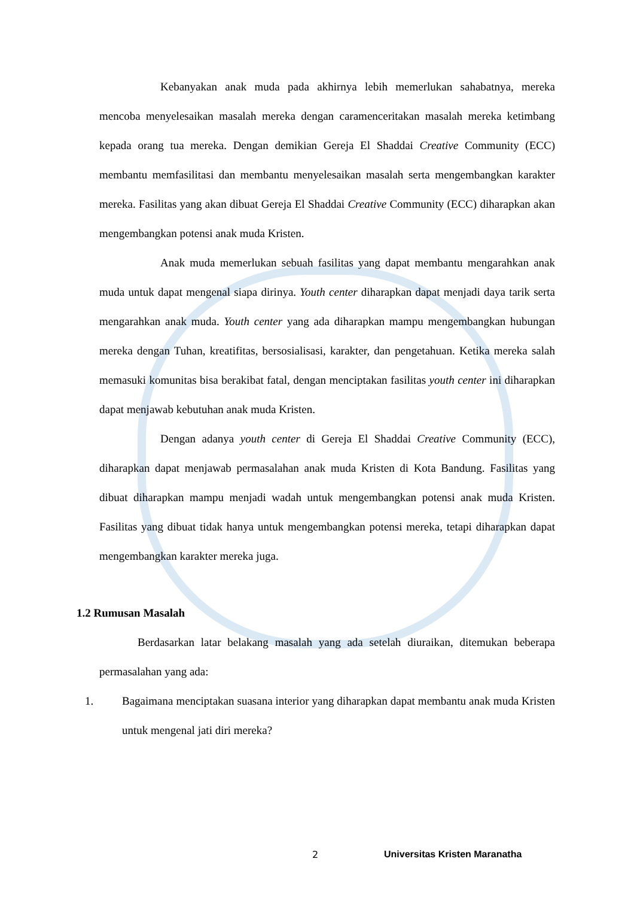Kebanyakan anak muda pada akhirnya lebih memerlukan sahabatnya, mereka mencoba menyelesaikan masalah mereka dengan caramenceritakan masalah mereka ketimbang kepada orang tua mereka. Dengan demikian Gereja El Shaddai Creative Community (ECC) membantu memfasilitasi dan membantu menyelesaikan masalah serta mengembangkan karakter mereka. Fasilitas yang akan dibuat Gereja El Shaddai Creative Community (ECC) diharapkan akan mengembangkan potensi anak muda Kristen.
Anak muda memerlukan sebuah fasilitas yang dapat membantu mengarahkan anak muda untuk dapat mengenal siapa dirinya. Youth center diharapkan dapat menjadi daya tarik serta mengarahkan anak muda. Youth center yang ada diharapkan mampu mengembangkan hubungan mereka dengan Tuhan, kreatifitas, bersosialisasi, karakter, dan pengetahuan. Ketika mereka salah memasuki komunitas bisa berakibat fatal, dengan menciptakan fasilitas youth center ini diharapkan dapat menjawab kebutuhan anak muda Kristen.
Dengan adanya youth center di Gereja El Shaddai Creative Community (ECC), diharapkan dapat menjawab permasalahan anak muda Kristen di Kota Bandung. Fasilitas yang dibuat diharapkan mampu menjadi wadah untuk mengembangkan potensi anak muda Kristen. Fasilitas yang dibuat tidak hanya untuk mengembangkan potensi mereka, tetapi diharapkan dapat mengembangkan karakter mereka juga.
1.2 Rumusan Masalah
Berdasarkan latar belakang masalah yang ada setelah diuraikan, ditemukan beberapa permasalahan yang ada:
1. Bagaimana menciptakan suasana interior yang diharapkan dapat membantu anak muda Kristen untuk mengenal jati diri mereka?
2 Universitas Kristen Maranatha